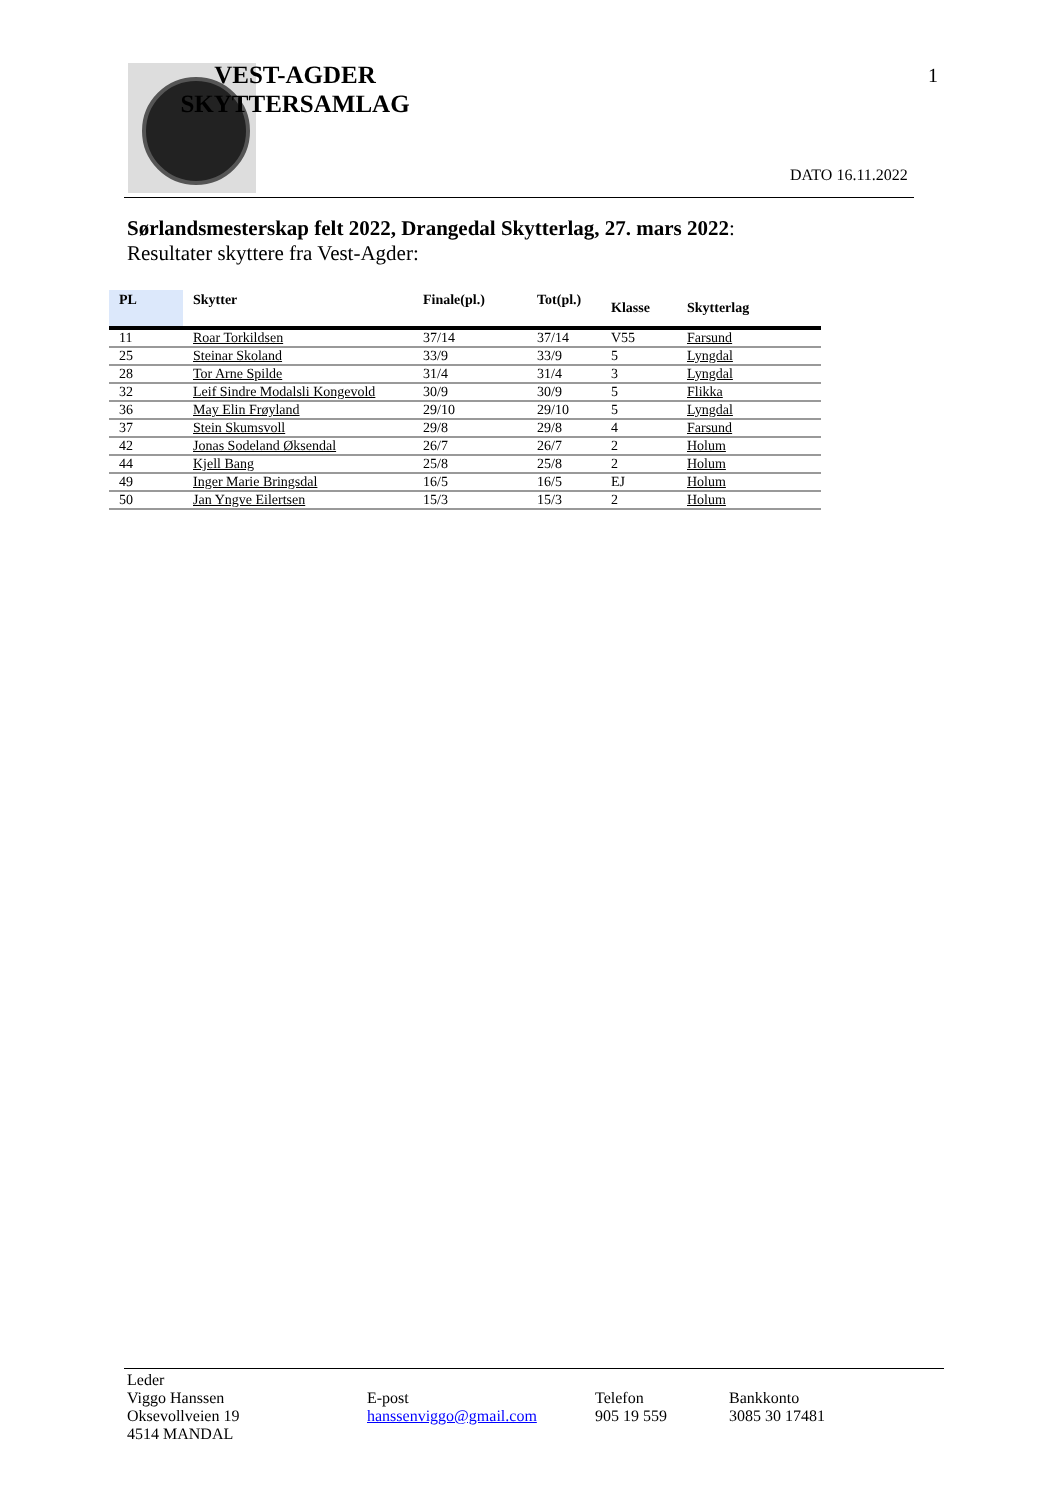VEST-AGDER SKYTTERSAMLAG
1
DATO 16.11.2022
Sørlandsmesterskap felt 2022, Drangedal Skytterlag, 27. mars 2022:
Resultater skyttere fra Vest-Agder:
| PL | Skytter | Finale(pl.) | Tot(pl.) | Klasse | Skytterlag |
| --- | --- | --- | --- | --- | --- |
| 11 | Roar Torkildsen | 37/14 | 37/14 | V55 | Farsund |
| 25 | Steinar Skoland | 33/9 | 33/9 | 5 | Lyngdal |
| 28 | Tor Arne Spilde | 31/4 | 31/4 | 3 | Lyngdal |
| 32 | Leif Sindre Modalsli Kongevold | 30/9 | 30/9 | 5 | Flikka |
| 36 | May Elin Frøyland | 29/10 | 29/10 | 5 | Lyngdal |
| 37 | Stein Skumsvoll | 29/8 | 29/8 | 4 | Farsund |
| 42 | Jonas Sodeland Øksendal | 26/7 | 26/7 | 2 | Holum |
| 44 | Kjell Bang | 25/8 | 25/8 | 2 | Holum |
| 49 | Inger Marie Bringsdal | 16/5 | 16/5 | EJ | Holum |
| 50 | Jan Yngve Eilertsen | 15/3 | 15/3 | 2 | Holum |
Leder
Viggo Hanssen
Oksevollveien 19
4514 MANDAL
E-post
hanssenviggo@gmail.com
Telefon
905 19 559
Bankkonto
3085 30 17481